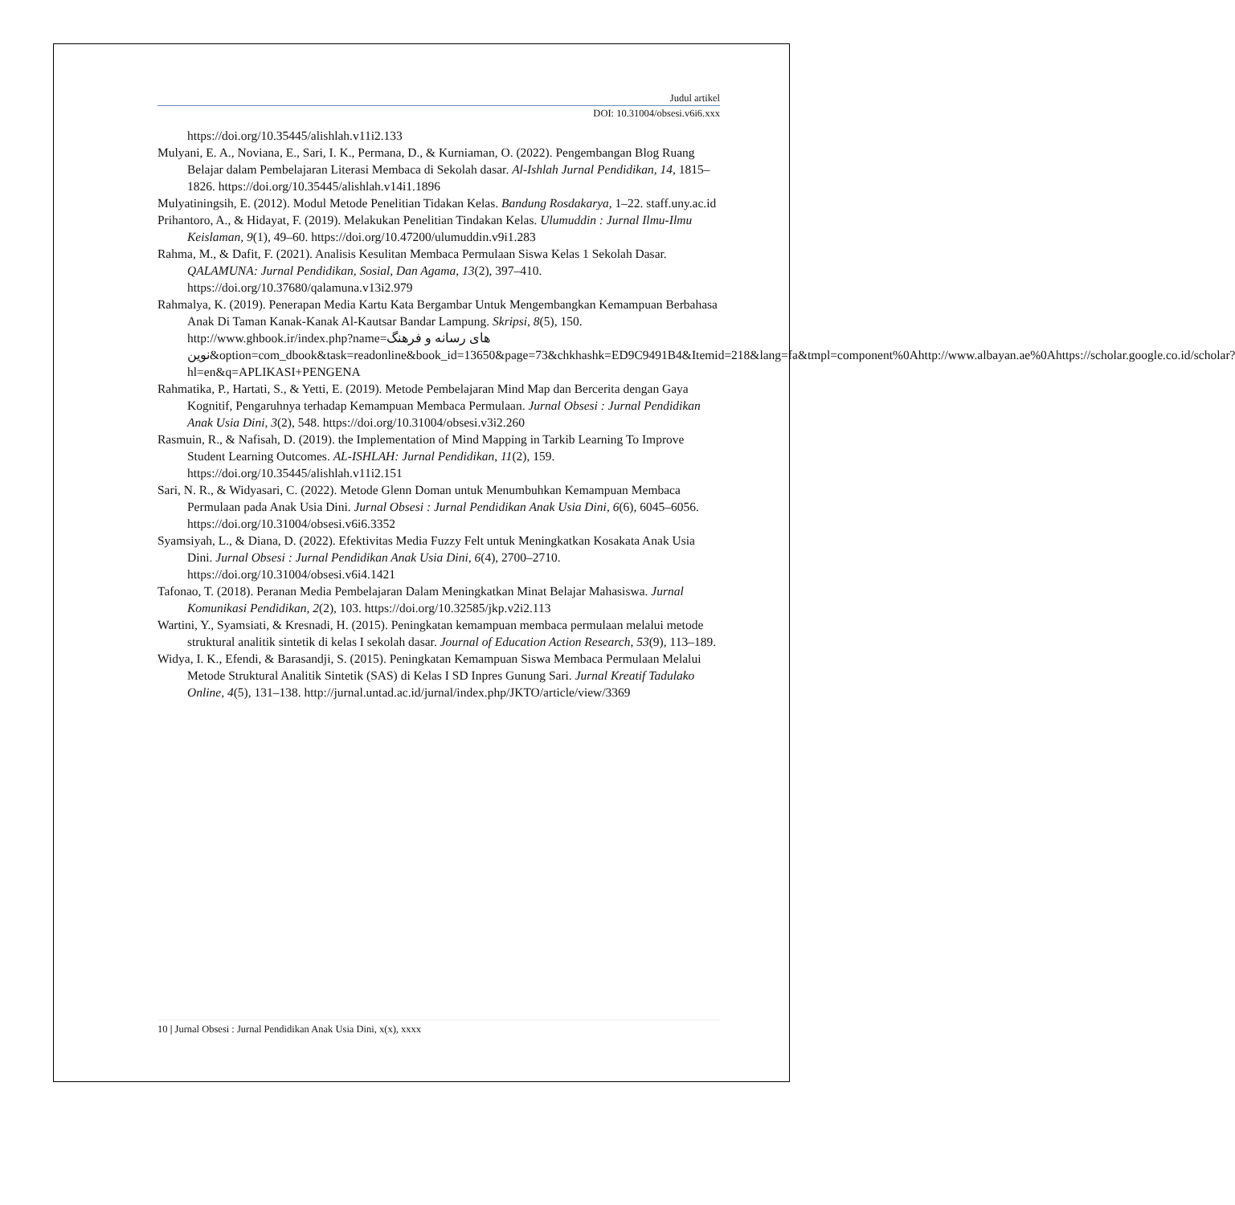Judul artikel
DOI: 10.31004/obsesi.v6i6.xxx
https://doi.org/10.35445/alishlah.v11i2.133
Mulyani, E. A., Noviana, E., Sari, I. K., Permana, D., & Kurniaman, O. (2022). Pengembangan Blog Ruang Belajar dalam Pembelajaran Literasi Membaca di Sekolah dasar. Al-Ishlah Jurnal Pendidikan, 14, 1815–1826. https://doi.org/10.35445/alishlah.v14i1.1896
Mulyatiningsih, E. (2012). Modul Metode Penelitian Tidakan Kelas. Bandung Rosdakarya, 1–22. staff.uny.ac.id
Prihantoro, A., & Hidayat, F. (2019). Melakukan Penelitian Tindakan Kelas. Ulumuddin : Jurnal Ilmu-Ilmu Keislaman, 9(1), 49–60. https://doi.org/10.47200/ulumuddin.v9i1.283
Rahma, M., & Dafit, F. (2021). Analisis Kesulitan Membaca Permulaan Siswa Kelas 1 Sekolah Dasar. QALAMUNA: Jurnal Pendidikan, Sosial, Dan Agama, 13(2), 397–410. https://doi.org/10.37680/qalamuna.v13i2.979
Rahmalya, K. (2019). Penerapan Media Kartu Kata Bergambar Untuk Mengembangkan Kemampuan Berbahasa Anak Di Taman Kanak-Kanak Al-Kautsar Bandar Lampung. Skripsi, 8(5), 150. http://www.ghbook.ir/index.php?name=های رسانه و فرهنگ نوین&option=com_dbook&task=readonline&book_id=13650&page=73&chkhashk=ED9C9491B4&Itemid=218&lang=fa&tmpl=component%0Ahttp://www.albayan.ae%0Ahttps://scholar.google.co.id/scholar?hl=en&q=APLIKASI+PENGENA
Rahmatika, P., Hartati, S., & Yetti, E. (2019). Metode Pembelajaran Mind Map dan Bercerita dengan Gaya Kognitif, Pengaruhnya terhadap Kemampuan Membaca Permulaan. Jurnal Obsesi : Jurnal Pendidikan Anak Usia Dini, 3(2), 548. https://doi.org/10.31004/obsesi.v3i2.260
Rasmuin, R., & Nafisah, D. (2019). the Implementation of Mind Mapping in Tarkib Learning To Improve Student Learning Outcomes. AL-ISHLAH: Jurnal Pendidikan, 11(2), 159. https://doi.org/10.35445/alishlah.v11i2.151
Sari, N. R., & Widyasari, C. (2022). Metode Glenn Doman untuk Menumbuhkan Kemampuan Membaca Permulaan pada Anak Usia Dini. Jurnal Obsesi : Jurnal Pendidikan Anak Usia Dini, 6(6), 6045–6056. https://doi.org/10.31004/obsesi.v6i6.3352
Syamsiyah, L., & Diana, D. (2022). Efektivitas Media Fuzzy Felt untuk Meningkatkan Kosakata Anak Usia Dini. Jurnal Obsesi : Jurnal Pendidikan Anak Usia Dini, 6(4), 2700–2710. https://doi.org/10.31004/obsesi.v6i4.1421
Tafonao, T. (2018). Peranan Media Pembelajaran Dalam Meningkatkan Minat Belajar Mahasiswa. Jurnal Komunikasi Pendidikan, 2(2), 103. https://doi.org/10.32585/jkp.v2i2.113
Wartini, Y., Syamsiati, & Kresnadi, H. (2015). Peningkatan kemampuan membaca permulaan melalui metode struktural analitik sintetik di kelas I sekolah dasar. Journal of Education Action Research, 53(9), 113–189.
Widya, I. K., Efendi, & Barasandji, S. (2015). Peningkatan Kemampuan Siswa Membaca Permulaan Melalui Metode Struktural Analitik Sintetik (SAS) di Kelas I SD Inpres Gunung Sari. Jurnal Kreatif Tadulako Online, 4(5), 131–138. http://jurnal.untad.ac.id/jurnal/index.php/JKTO/article/view/3369
10 | Jurnal Obsesi : Jurnal Pendidikan Anak Usia Dini, x(x), xxxx